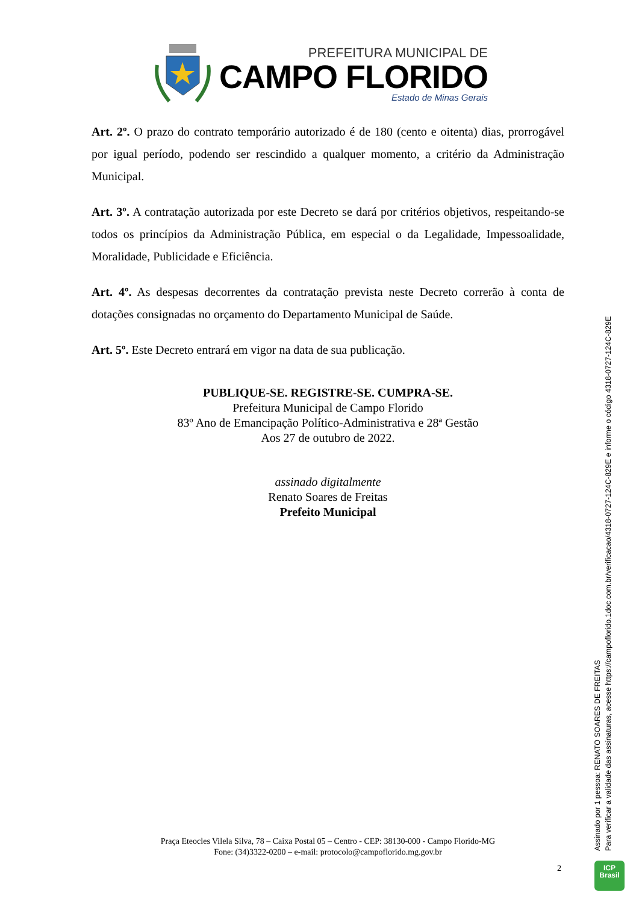PREFEITURA MUNICIPAL DE
CAMPO FLORIDO
Estado de Minas Gerais
Art. 2º. O prazo do contrato temporário autorizado é de 180 (cento e oitenta) dias, prorrogável por igual período, podendo ser rescindido a qualquer momento, a critério da Administração Municipal.
Art. 3º. A contratação autorizada por este Decreto se dará por critérios objetivos, respeitando-se todos os princípios da Administração Pública, em especial o da Legalidade, Impessoalidade, Moralidade, Publicidade e Eficiência.
Art. 4º. As despesas decorrentes da contratação prevista neste Decreto correrão à conta de dotações consignadas no orçamento do Departamento Municipal de Saúde.
Art. 5º. Este Decreto entrará em vigor na data de sua publicação.
PUBLIQUE-SE. REGISTRE-SE. CUMPRA-SE.
Prefeitura Municipal de Campo Florido
83º Ano de Emancipação Político-Administrativa e 28ª Gestão
Aos 27 de outubro de 2022.
assinado digitalmente
Renato Soares de Freitas
Prefeito Municipal
Praça Eteocles Vilela Silva, 78 – Caixa Postal 05 – Centro - CEP: 38130-000 - Campo Florido-MG
Fone: (34)3322-0200 – e-mail: protocolo@campoflorido.mg.gov.br
2
Assinado por 1 pessoa: RENATO SOARES DE FREITAS
Para verificar a validade das assinaturas, acesse https://campoflorido.1doc.com.br/verificacao/4318-0727-124C-829E e informe o código 4318-0727-124C-829E
ICP
Brasil